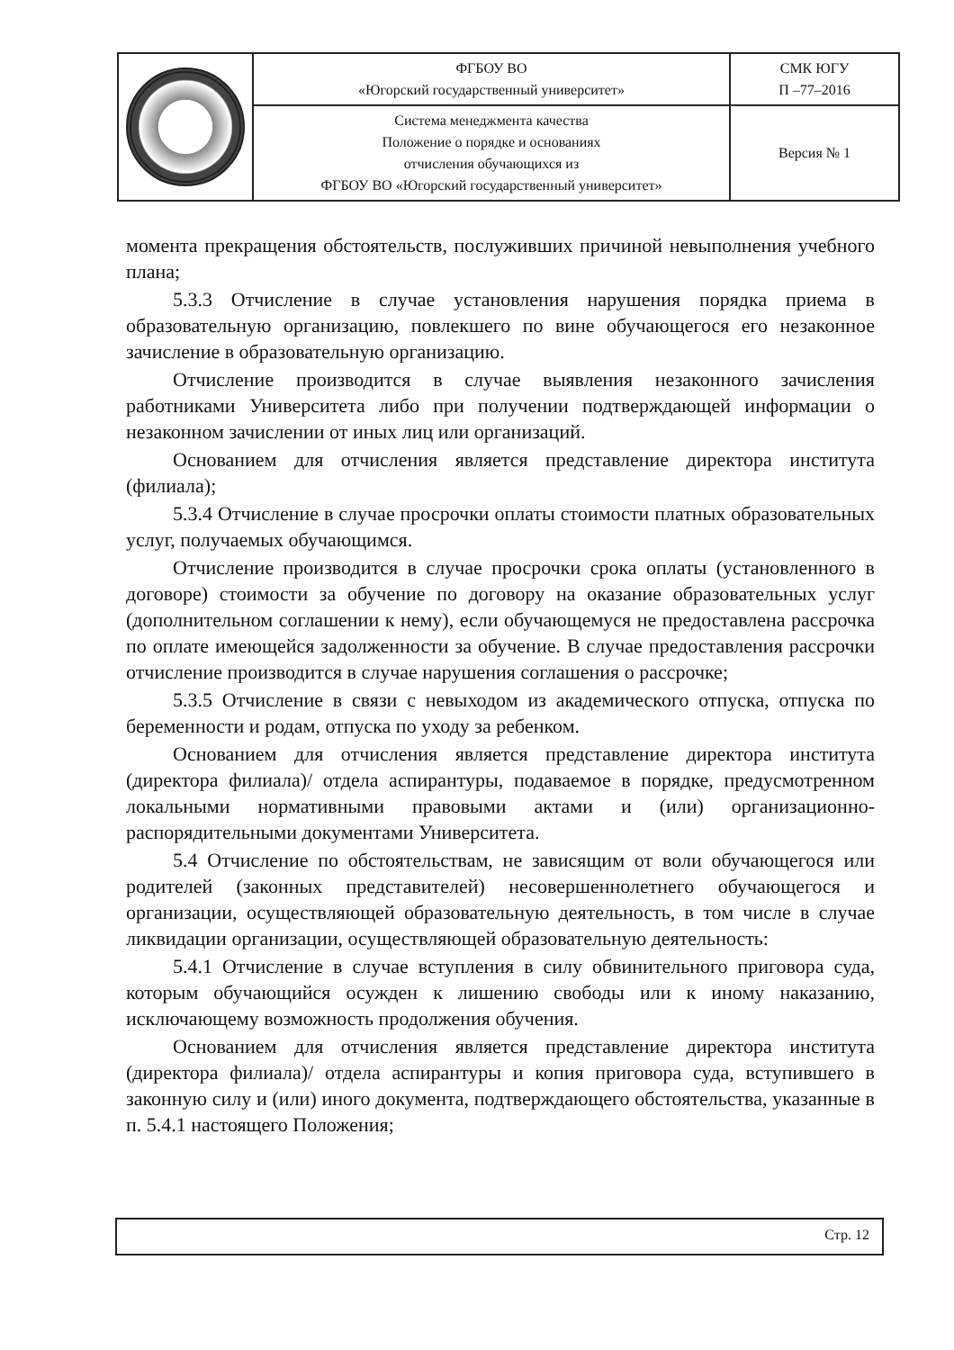| | ФГБОУ ВО «Югорский государственный университет» | СМК ЮГУ П –77–2016 |
| | Система менеджмента качества Положение о порядке и основаниях отчисления обучающихся из ФГБОУ ВО «Югорский государственный университет» | Версия № 1 |
момента прекращения обстоятельств, послуживших причиной невыполнения учебного плана;
5.3.3 Отчисление в случае установления нарушения порядка приема в образовательную организацию, повлекшего по вине обучающегося его незаконное зачисление в образовательную организацию.
Отчисление производится в случае выявления незаконного зачисления работниками Университета либо при получении подтверждающей информации о незаконном зачислении от иных лиц или организаций.
Основанием для отчисления является представление директора института (филиала);
5.3.4 Отчисление в случае просрочки оплаты стоимости платных образовательных услуг, получаемых обучающимся.
Отчисление производится в случае просрочки срока оплаты (установленного в договоре) стоимости за обучение по договору на оказание образовательных услуг (дополнительном соглашении к нему), если обучающемуся не предоставлена рассрочка по оплате имеющейся задолженности за обучение. В случае предоставления рассрочки отчисление производится в случае нарушения соглашения о рассрочке;
5.3.5 Отчисление в связи с невыходом из академического отпуска, отпуска по беременности и родам, отпуска по уходу за ребенком.
Основанием для отчисления является представление директора института (директора филиала)/ отдела аспирантуры, подаваемое в порядке, предусмотренном локальными нормативными правовыми актами и (или) организационно-распорядительными документами Университета.
5.4 Отчисление по обстоятельствам, не зависящим от воли обучающегося или родителей (законных представителей) несовершеннолетнего обучающегося и организации, осуществляющей образовательную деятельность, в том числе в случае ликвидации организации, осуществляющей образовательную деятельность:
5.4.1 Отчисление в случае вступления в силу обвинительного приговора суда, которым обучающийся осужден к лишению свободы или к иному наказанию, исключающему возможность продолжения обучения.
Основанием для отчисления является представление директора института (директора филиала)/ отдела аспирантуры и копия приговора суда, вступившего в законную силу и (или) иного документа, подтверждающего обстоятельства, указанные в п. 5.4.1 настоящего Положения;
Стр. 12